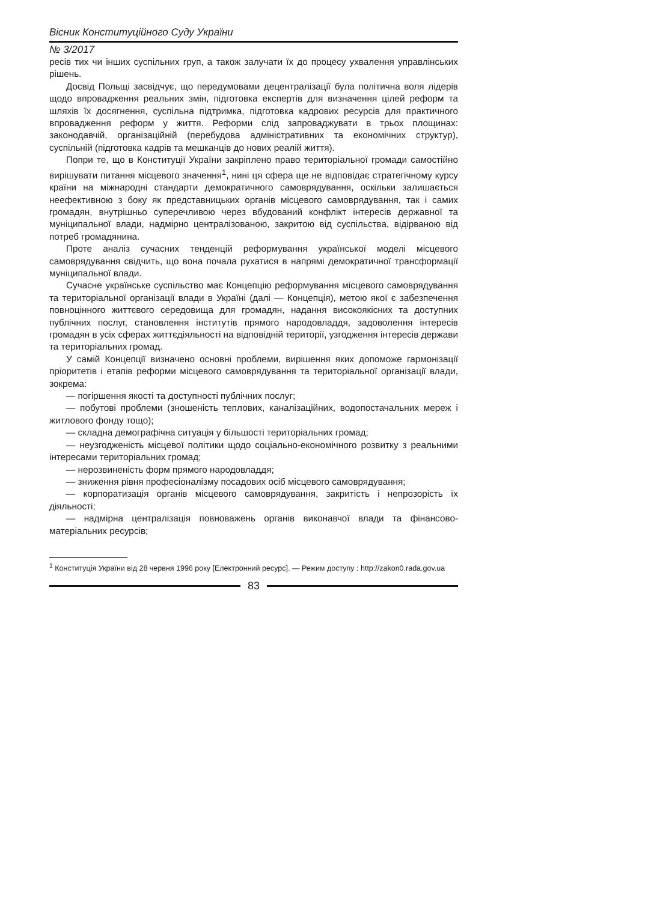Вісник Конституційного Суду України
№ 3/2017
ресів тих чи інших суспільних груп, а також залучати їх до процесу ухвалення управлінських рішень.
Досвід Польщі засвідчує, що передумовами децентралізації була політична воля лідерів щодо впровадження реальних змін, підготовка експертів для визначення цілей реформ та шляхів їх досягнення, суспільна підтримка, підготовка кадрових ресурсів для практичного впровадження реформ у життя. Реформи слід запроваджувати в трьох площинах: законодавчій, організаційній (перебудова адміністративних та економічних структур), суспільній (підготовка кадрів та мешканців до нових реалій життя).
Попри те, що в Конституції України закріплено право територіальної громади самостійно вирішувати питання місцевого значення<sup>1</sup>, нині ця сфера ще не відповідає стратегічному курсу країни на міжнародні стандарти демократичного самоврядування, оскільки залишається неефективною з боку як представницьких органів місцевого самоврядування, так і самих громадян, внутрішньо суперечливою через вбудований конфлікт інтересів державної та муніципальної влади, надмірно централізованою, закритою від суспільства, відірваною від потреб громадянина.
Проте аналіз сучасних тенденцій реформування української моделі місцевого самоврядування свідчить, що вона почала рухатися в напрямі демократичної трансформації муніципальної влади.
Сучасне українське суспільство має Концепцію реформування місцевого самоврядування та територіальної організації влади в Україні (далі — Концепція), метою якої є забезпечення повноцінного життєвого середовища для громадян, надання високоякісних та доступних публічних послуг, становлення інститутів прямого народовладдя, задоволення інтересів громадян в усіх сферах життєдіяльності на відповідній території, узгодження інтересів держави та територіальних громад.
У самій Концепції визначено основні проблеми, вирішення яких допоможе гармонізації пріоритетів і етапів реформи місцевого самоврядування та територіальної організації влади, зокрема:
— погіршення якості та доступності публічних послуг;
— побутові проблеми (зношеність теплових, каналізаційних, водопостачальних мереж і житлового фонду тощо);
— складна демографічна ситуація у більшості територіальних громад;
— неузгодженість місцевої політики щодо соціально-економічного розвитку з реальними інтересами територіальних громад;
— нерозвиненість форм прямого народовладдя;
— зниження рівня професіоналізму посадових осіб місцевого самоврядування;
— корпоратизація органів місцевого самоврядування, закритість і непрозорість їх діяльності;
— надмірна централізація повноважень органів виконавчої влади та фінансово-матеріальних ресурсів;
<sup>1</sup> Конституція України від 28 червня 1996 року [Електронний ресурс]. — Режим доступу : http://zakon0.rada.gov.ua
83